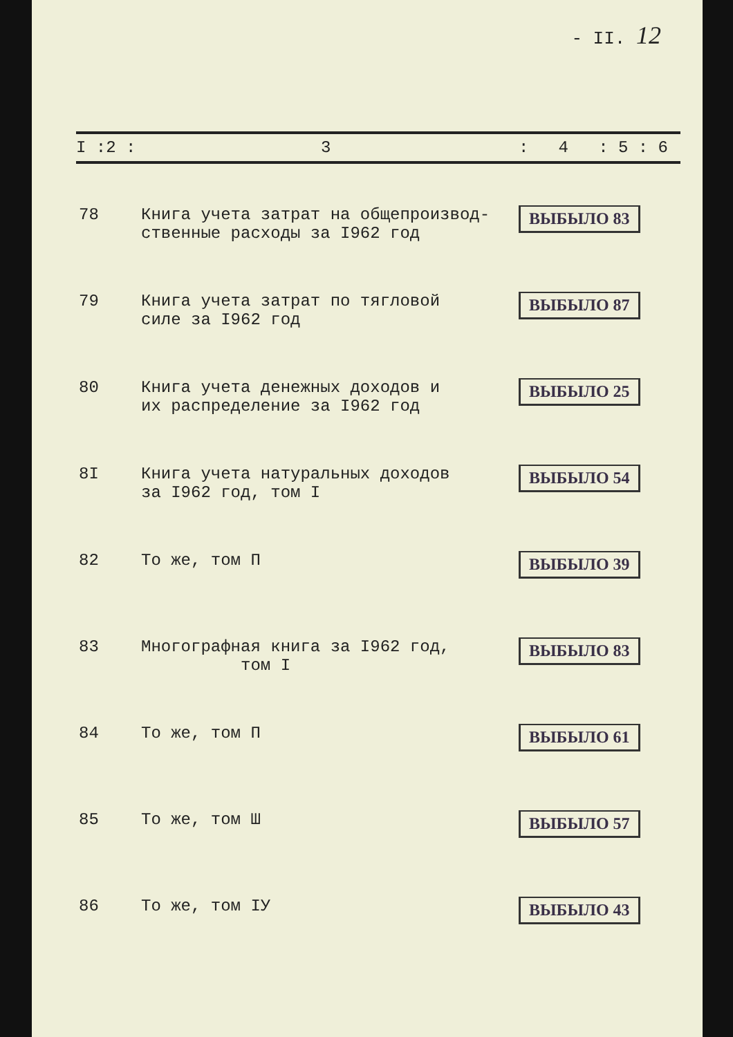- II. 12
| I :2 : | 3 | : 4 : 5 : 6 |
| --- | --- | --- |
| 78 | Книга учета затрат на общепроизвод- ственные расходы за I962 год | ВЫБЫЛО 83 |
| 79 | Книга учета затрат по тягловой силе за I962 год | ВЫБЫЛО 87 |
| 80 | Книга учета денежных доходов и их распределение за I962 год | ВЫБЫЛО 25 |
| 8I | Книга учета натуральных доходов за I962 год, том I | ВЫБЫЛО 54 |
| 82 | То же, том П | ВЫБЫЛО 39 |
| 83 | Многографная книга за I962 год, том I | ВЫБЫЛО 83 |
| 84 | То же, том П | ВЫБЫЛО 61 |
| 85 | То же, том Ш | ВЫБЫЛО 57 |
| 86 | То же, том IУ | ВЫБЫЛО 43 |